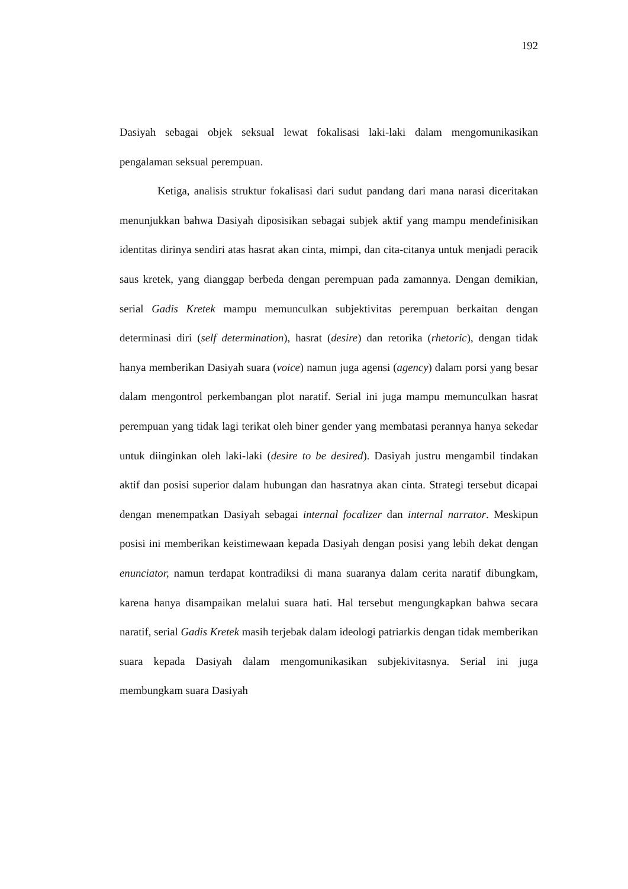192
Dasiyah sebagai objek seksual lewat fokalisasi laki-laki dalam mengomunikasikan pengalaman seksual perempuan.
Ketiga, analisis struktur fokalisasi dari sudut pandang dari mana narasi diceritakan menunjukkan bahwa Dasiyah diposisikan sebagai subjek aktif yang mampu mendefinisikan identitas dirinya sendiri atas hasrat akan cinta, mimpi, dan cita-citanya untuk menjadi peracik saus kretek, yang dianggap berbeda dengan perempuan pada zamannya. Dengan demikian, serial Gadis Kretek mampu memunculkan subjektivitas perempuan berkaitan dengan determinasi diri (self determination), hasrat (desire) dan retorika (rhetoric), dengan tidak hanya memberikan Dasiyah suara (voice) namun juga agensi (agency) dalam porsi yang besar dalam mengontrol perkembangan plot naratif. Serial ini juga mampu memunculkan hasrat perempuan yang tidak lagi terikat oleh biner gender yang membatasi perannya hanya sekedar untuk diinginkan oleh laki-laki (desire to be desired). Dasiyah justru mengambil tindakan aktif dan posisi superior dalam hubungan dan hasratnya akan cinta. Strategi tersebut dicapai dengan menempatkan Dasiyah sebagai internal focalizer dan internal narrator. Meskipun posisi ini memberikan keistimewaan kepada Dasiyah dengan posisi yang lebih dekat dengan enunciator, namun terdapat kontradiksi di mana suaranya dalam cerita naratif dibungkam, karena hanya disampaikan melalui suara hati. Hal tersebut mengungkapkan bahwa secara naratif, serial Gadis Kretek masih terjebak dalam ideologi patriarkis dengan tidak memberikan suara kepada Dasiyah dalam mengomunikasikan subjekivitasnya. Serial ini juga membungkam suara Dasiyah